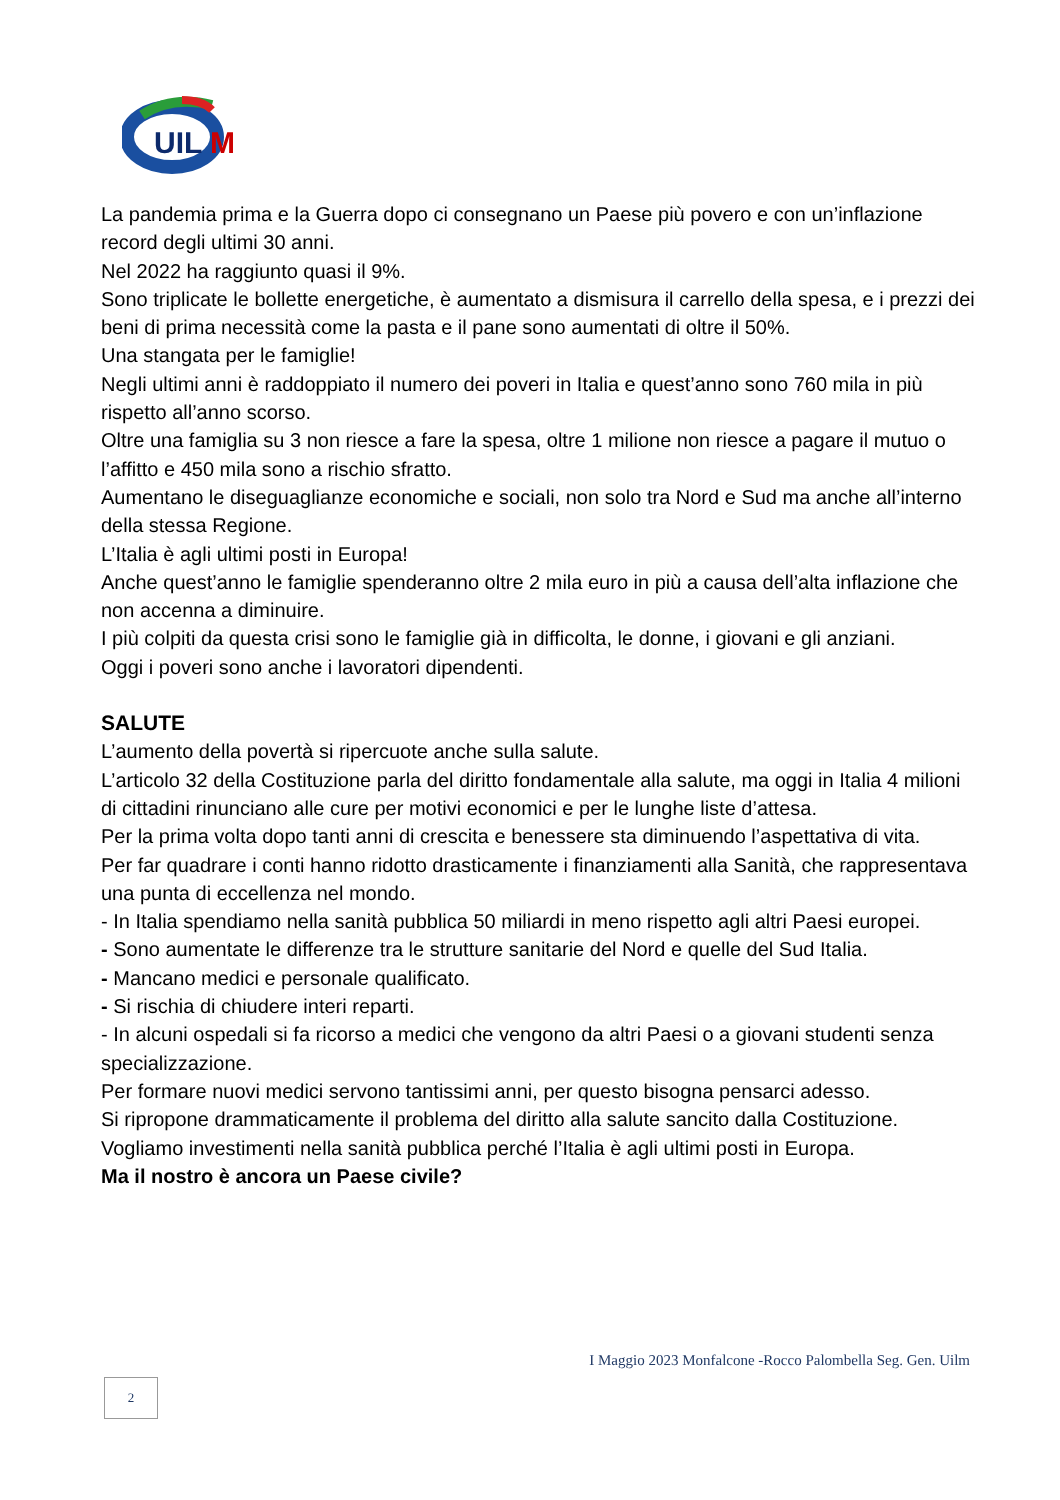UIL
M
La pandemia prima e la Guerra dopo ci consegnano un Paese più povero e con un’inflazione record degli ultimi 30 anni.
Nel 2022 ha raggiunto quasi il 9%.
Sono triplicate le bollette energetiche, è aumentato a dismisura il carrello della spesa, e i prezzi dei beni di prima necessità come la pasta e il pane sono aumentati di oltre il 50%.
Una stangata per le famiglie!
Negli ultimi anni è raddoppiato il numero dei poveri in Italia e quest’anno sono 760 mila in più rispetto all’anno scorso.
Oltre una famiglia su 3 non riesce a fare la spesa, oltre 1 milione non riesce a pagare il mutuo o l’affitto e 450 mila sono a rischio sfratto.
Aumentano le diseguaglianze economiche e sociali, non solo tra Nord e Sud ma anche all’interno della stessa Regione.
L’Italia è agli ultimi posti in Europa!
Anche quest’anno le famiglie spenderanno oltre 2 mila euro in più a causa dell’alta inflazione che non accenna a diminuire.
I più colpiti da questa crisi sono le famiglie già in difficolta, le donne, i giovani e gli anziani.
Oggi i poveri sono anche i lavoratori dipendenti.
SALUTE
L’aumento della povertà si ripercuote anche sulla salute.
L’articolo 32 della Costituzione parla del diritto fondamentale alla salute, ma oggi in Italia 4 milioni di cittadini rinunciano alle cure per motivi economici e per le lunghe liste d’attesa.
Per la prima volta dopo tanti anni di crescita e benessere sta diminuendo l’aspettativa di vita.
Per far quadrare i conti hanno ridotto drasticamente i finanziamenti alla Sanità, che rappresentava una punta di eccellenza nel mondo.
- In Italia spendiamo nella sanità pubblica 50 miliardi in meno rispetto agli altri Paesi europei.
- Sono aumentate le differenze tra le strutture sanitarie del Nord e quelle del Sud Italia.
- Mancano medici e personale qualificato.
- Si rischia di chiudere interi reparti.
- In alcuni ospedali si fa ricorso a medici che vengono da altri Paesi o a giovani studenti senza specializzazione.
Per formare nuovi medici servono tantissimi anni, per questo bisogna pensarci adesso.
Si ripropone drammaticamente il problema del diritto alla salute sancito dalla Costituzione.
Vogliamo investimenti nella sanità pubblica perché l’Italia è agli ultimi posti in Europa.
Ma il nostro è ancora un Paese civile?
I Maggio 2023 Monfalcone -Rocco Palombella Seg. Gen. Uilm
2